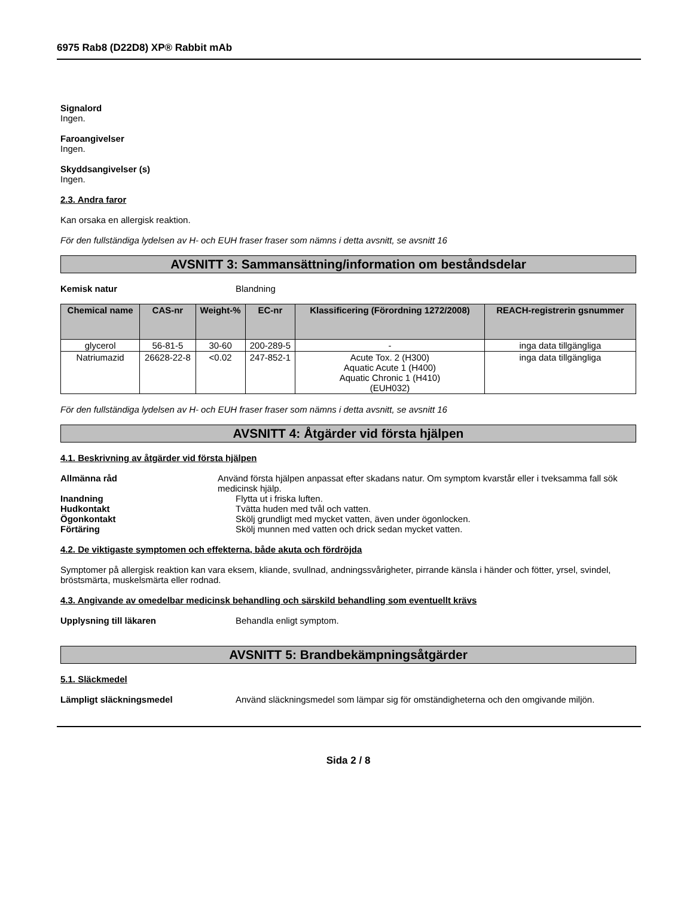6975 Rab8 (D22D8) XP® Rabbit mAb
Signalord
Ingen.
Faroangivelser
Ingen.
Skyddsangivelser (s)
Ingen.
2.3. Andra faror
Kan orsaka en allergisk reaktion.
För den fullständiga lydelsen av H- och EUH fraser fraser som nämns i detta avsnitt, se avsnitt 16
AVSNITT 3: Sammansättning/information om beståndsdelar
Kemisk natur Blandning
| Chemical name | CAS-nr | Weight-% | EC-nr | Klassificering (Förordning 1272/2008) | REACH-registrerin gsnummer |
| --- | --- | --- | --- | --- | --- |
| glycerol | 56-81-5 | 30-60 | 200-289-5 | - | inga data tillgängliga |
| Natriumazid | 26628-22-8 | <0.02 | 247-852-1 | Acute Tox. 2 (H300) Aquatic Acute 1 (H400) Aquatic Chronic 1 (H410) (EUH032) | inga data tillgängliga |
För den fullständiga lydelsen av H- och EUH fraser fraser som nämns i detta avsnitt, se avsnitt 16
AVSNITT 4: Åtgärder vid första hjälpen
4.1. Beskrivning av åtgärder vid första hjälpen
Allmänna råd Använd första hjälpen anpassat efter skadans natur. Om symptom kvarstår eller i tveksamma fall sök medicinsk hjälp.
Inandning Flytta ut i friska luften.
Hudkontakt Tvätta huden med tvål och vatten.
Ögonkontakt Skölj grundligt med mycket vatten, även under ögonlocken.
Förtäring Skölj munnen med vatten och drick sedan mycket vatten.
4.2. De viktigaste symptomen och effekterna, både akuta och fördröjda
Symptomer på allergisk reaktion kan vara eksem, kliande, svullnad, andningssvårigheter, pirrande känsla i händer och fötter, yrsel, svindel, bröstsmärta, muskelsmärta eller rodnad.
4.3. Angivande av omedelbar medicinsk behandling och särskild behandling som eventuellt krävs
Upplysning till läkaren Behandla enligt symptom.
AVSNITT 5: Brandbekämpningsåtgärder
5.1. Släckmedel
Lämpligt släckningsmedel Använd släckningsmedel som lämpar sig för omständigheterna och den omgivande miljön.
Sida 2 / 8